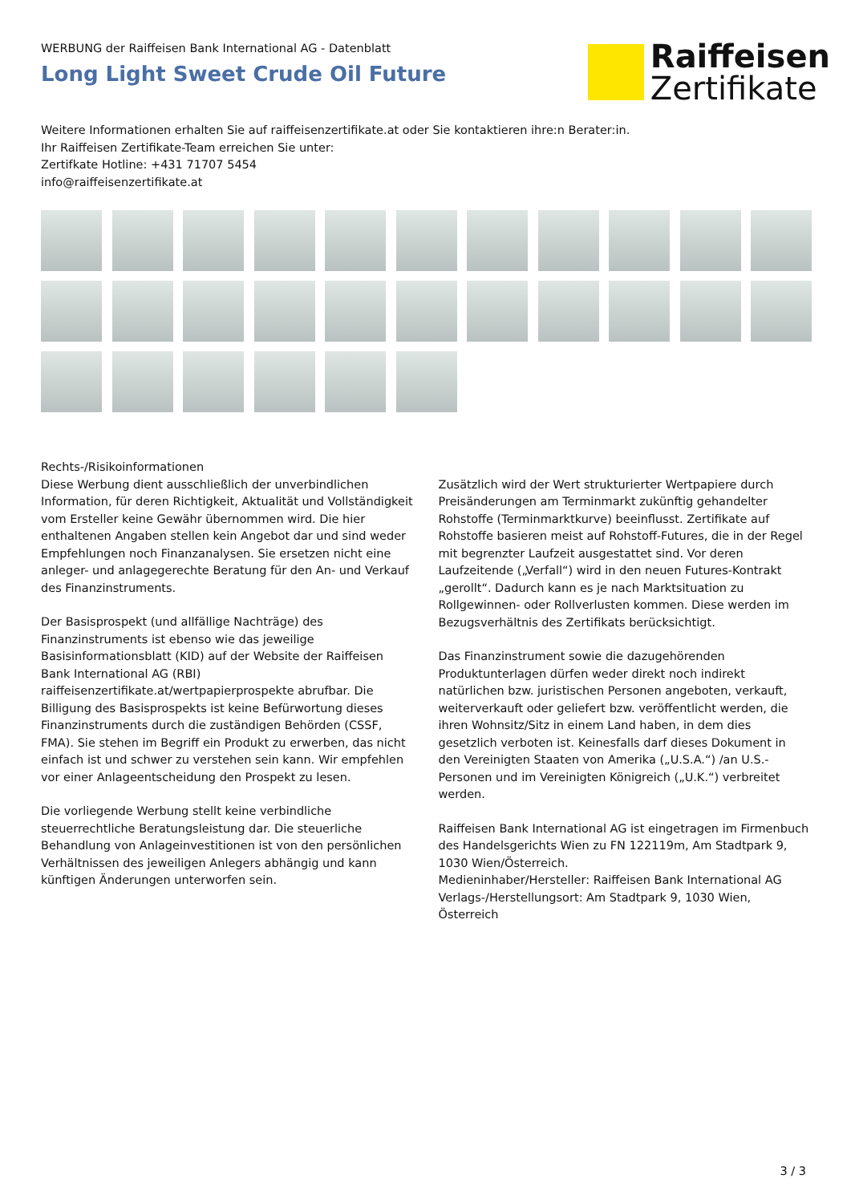WERBUNG der Raiffeisen Bank International AG - Datenblatt
Long Light Sweet Crude Oil Future
Raiffeisen
Zertifikate
Weitere Informationen erhalten Sie auf raiffeisenzertifikate.at oder Sie kontaktieren ihre:n Berater:in.
Ihr Raiffeisen Zertifikate-Team erreichen Sie unter:
Zertifkate Hotline: +431 71707 5454
info@raiffeisenzertifikate.at
Rechts-/Risikoinformationen
Diese Werbung dient ausschließlich der unverbindlichen Information, für deren Richtigkeit, Aktualität und Vollständigkeit vom Ersteller keine Gewähr übernommen wird. Die hier enthaltenen Angaben stellen kein Angebot dar und sind weder Empfehlungen noch Finanzanalysen. Sie ersetzen nicht eine anleger- und anlagegerechte Beratung für den An- und Verkauf des Finanzinstruments.
Der Basisprospekt (und allfällige Nachträge) des Finanzinstruments ist ebenso wie das jeweilige Basisinformationsblatt (KID) auf der Website der Raiffeisen Bank International AG (RBI) raiffeisenzertifikate.at/wertpapierprospekte abrufbar. Die Billigung des Basisprospekts ist keine Befürwortung dieses Finanzinstruments durch die zuständigen Behörden (CSSF, FMA). Sie stehen im Begriff ein Produkt zu erwerben, das nicht einfach ist und schwer zu verstehen sein kann. Wir empfehlen vor einer Anlageentscheidung den Prospekt zu lesen.
Die vorliegende Werbung stellt keine verbindliche steuerrechtliche Beratungsleistung dar. Die steuerliche Behandlung von Anlageinvestitionen ist von den persönlichen Verhältnissen des jeweiligen Anlegers abhängig und kann künftigen Änderungen unterworfen sein.
Zusätzlich wird der Wert strukturierter Wertpapiere durch Preisänderungen am Terminmarkt zukünftig gehandelter Rohstoffe (Terminmarktkurve) beeinflusst. Zertifikate auf Rohstoffe basieren meist auf Rohstoff-Futures, die in der Regel mit begrenzter Laufzeit ausgestattet sind. Vor deren Laufzeitende („Verfall“) wird in den neuen Futures-Kontrakt „gerollt“. Dadurch kann es je nach Marktsituation zu Rollgewinnen- oder Rollverlusten kommen. Diese werden im Bezugsverhältnis des Zertifikats berücksichtigt.
Das Finanzinstrument sowie die dazugehörenden Produktunterlagen dürfen weder direkt noch indirekt natürlichen bzw. juristischen Personen angeboten, verkauft, weiterverkauft oder geliefert bzw. veröffentlicht werden, die ihren Wohnsitz/Sitz in einem Land haben, in dem dies gesetzlich verboten ist. Keinesfalls darf dieses Dokument in den Vereinigten Staaten von Amerika („U.S.A.“) /an U.S.-Personen und im Vereinigten Königreich („U.K.“) verbreitet werden.
Raiffeisen Bank International AG ist eingetragen im Firmenbuch des Handelsgerichts Wien zu FN 122119m, Am Stadtpark 9, 1030 Wien/Österreich.
Medieninhaber/Hersteller: Raiffeisen Bank International AG
Verlags-/Herstellungsort: Am Stadtpark 9, 1030 Wien, Österreich
3 / 3